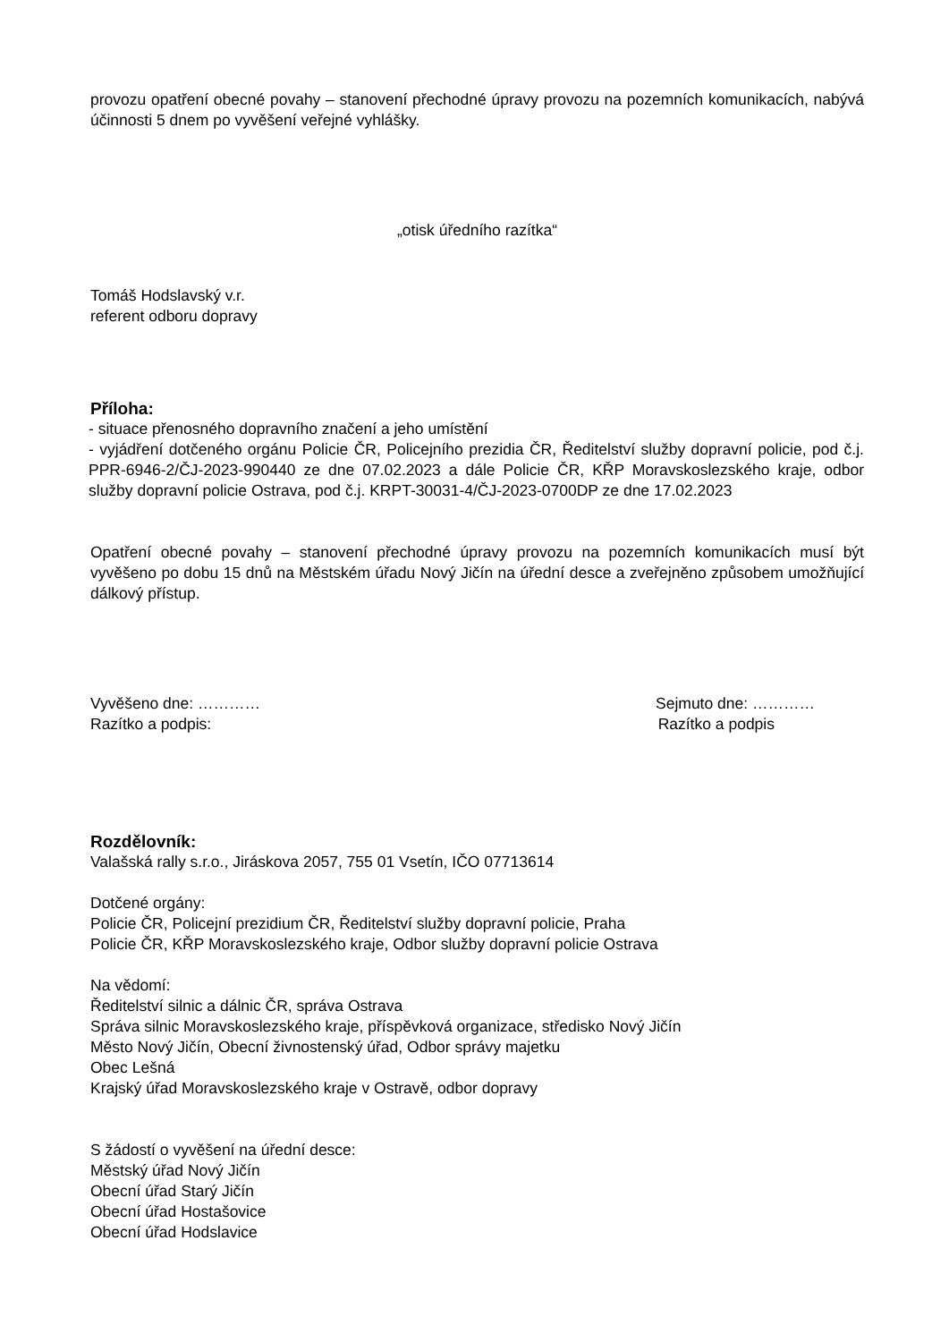provozu opatření obecné povahy – stanovení přechodné úpravy provozu na pozemních komunikacích, nabývá účinnosti 5 dnem po vyvěšení veřejné vyhlášky.
„otisk úředního razítka“
Tomáš Hodslavský v.r.
referent odboru dopravy
Příloha:
- situace přenosného dopravního značení a jeho umístění
- vyjádření dotčeného orgánu Policie ČR, Policejního prezidia ČR, Ředitelství služby dopravní policie, pod č.j. PPR-6946-2/ČJ-2023-990440 ze dne 07.02.2023 a dále Policie ČR, KŘP Moravskoslezského kraje, odbor služby dopravní policie Ostrava, pod č.j. KRPT-30031-4/ČJ-2023-0700DP ze dne 17.02.2023
Opatření obecné povahy – stanovení přechodné úpravy provozu na pozemních komunikacích musí být vyvěšeno po dobu 15 dnů na Městském úřadu Nový Jičín na úřední desce a zveřejněno způsobem umožňující dálkový přístup.
Vyvěšeno dne: ………… Sejmuto dne: …………
Razítko a podpis: Razítko a podpis
Rozdělovník:
Valašská rally s.r.o., Jiráskova 2057, 755 01 Vsetín, IČO 07713614
Dotčené orgány:
Policie ČR, Policejní prezidium ČR, Ředitelství služby dopravní policie, Praha
Policie ČR, KŘP Moravskoslezského kraje, Odbor služby dopravní policie Ostrava
Na vědomí:
Ředitelství silnic a dálnic ČR, správa Ostrava
Správa silnic Moravskoslezského kraje, příspěvková organizace, středisko Nový Jičín
Město Nový Jičín, Obecní živnostenský úřad, Odbor správy majetku
Obec Lešná
Krajský úřad Moravskoslezského kraje v Ostravě, odbor dopravy
S žádostí o vyvěšení na úřední desce:
Městský úřad Nový Jičín
Obecní úřad Starý Jičín
Obecní úřad Hostašovice
Obecní úřad Hodslavice